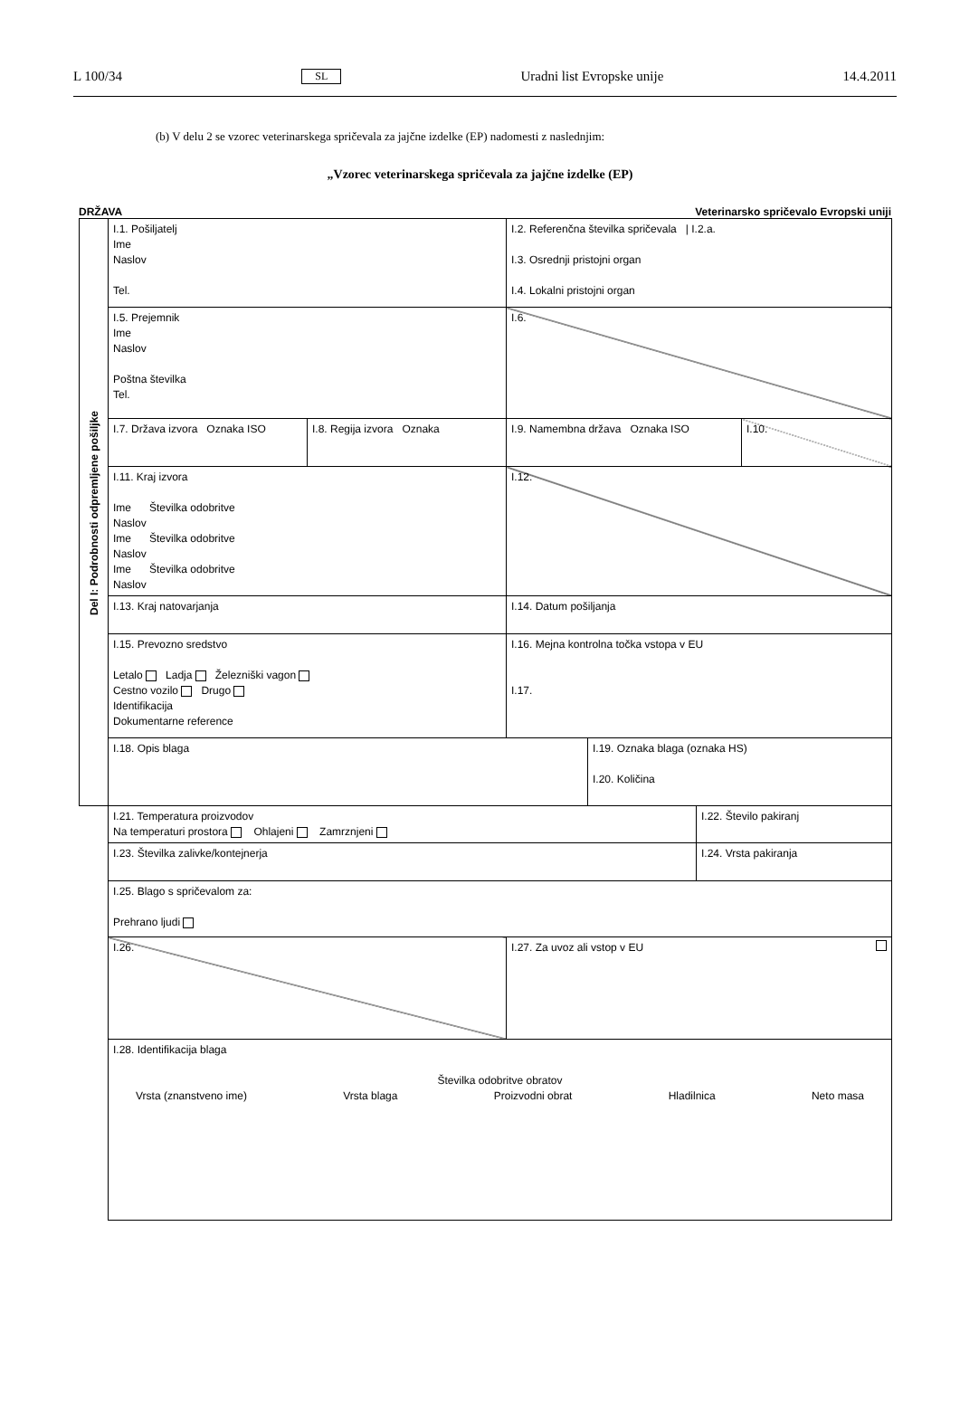L 100/34 SL Uradni list Evropske unije 14.4.2011
(b) V delu 2 se vzorec veterinarskega spričevala za jajčne izdelke (EP) nadomesti z naslednjim:
„Vzorec veterinarskega spričevala za jajčne izdelke (EP)
DRŽAVA Veterinarsko spričevalo Evropski uniji
| Del I: Podrobnosti odpremljene pošiljke | I.1. Pošiljatelj Ime Naslov Tel. | | I.2. Referenčna številka spričevala / I.2.a. I.3. Osrednji pristojni organ I.4. Lokalni pristojni organ | | | |
| | I.5. Prejemnik Ime Naslov Poštna številka Tel. | | I.6. | | | |
| | I.7. Država izvora Oznaka ISO | I.8. Regija izvora Oznaka | I.9. Namembna država Oznaka ISO | | | I.10. |
| | I.11. Kraj izvora Ime Številka odobritve Naslov Ime Številka odobritve Naslov Ime Številka odobritve Naslov | | I.12. | | | |
| | I.13. Kraj natovarjanja | | I.14. Datum pošiljanja | | | |
| | I.15. Prevozno sredstvo Letalo Ladja Železniški vagon Cestno vozilo Drugo Identifikacija Dokumentarne reference | | I.16. Mejna kontrolna točka vstopa v EU I.17. | | | |
| | I.18. Opis blaga | | | I.19. Oznaka blaga (oznaka HS) I.20. Količina | | |
| | I.21. Temperatura proizvodov Na temperaturi prostora Ohlajeni Zamrznjeni | | | | I.22. Število pakiranj | |
| | I.23. Številka zalivke/kontejnerja | | | | I.24. Vrsta pakiranja | |
| | I.25. Blago s spričevalom za: Prehrano ljudi | | | | | |
| | I.26. | | I.27. Za uvoz ali vstop v EU | | | |
| | I.28. Identifikacija blaga Številka odobritve obratov Vrsta (znanstveno ime) Vrsta blaga Proizvodni obrat Hladilnica Neto masa | | | | | |